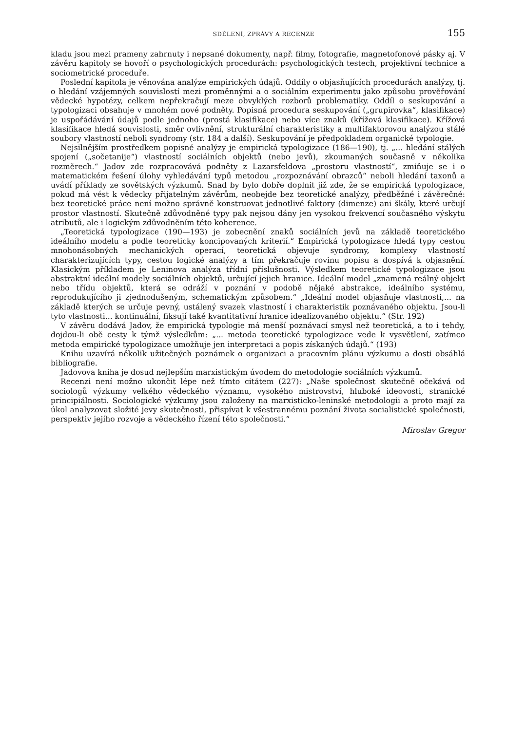SDĚLENÍ, ZPRÁVY A RECENZE 155
kladu jsou mezi prameny zahrnuty i nepsané dokumenty, např. filmy, fotografie, magnetofonové pásky aj. V závěru kapitoly se hovoří o psychologických procedurách: psychologických testech, projektivní technice a sociometrické proceduře.
Poslední kapitola je věnována analýze empirických údajů. Oddíly o objasňujících procedurách analýzy, tj. o hledání vzájemných souvislostí mezi proměnnými a o sociálním experimentu jako způsobu prověřování vědecké hypotézy, celkem nepřekračují meze obvyklých rozborů problematiky. Oddíl o seskupování a typologizaci obsahuje v mnohém nové podněty. Popisná procedura seskupování („grupirovka“, klasifikace) je uspořádávání údajů podle jednoho (prostá klasifikace) nebo více znaků (křížová klasifikace). Křížová klasifikace hledá souvislosti, směr ovlivnění, strukturální charakteristiky a multifaktorovou analýzou stálé soubory vlastností neboli syndromy (str. 184 a další). Seskupování je předpokladem organické typologie.
Nejsilnějším prostředkem popisné analýzy je empirická typologizace (186—190), tj. „... hledání stálých spojení („sočetanije“) vlastností sociálních objektů (nebo jevů), zkoumaných současně v několika rozměrech.“ Jadov zde rozpracovává podněty z Lazarsfeldova „prostoru vlastností“, zmiňuje se i o matematickém řešení úlohy vyhledávání typů metodou „rozpoznávání obrazců“ neboli hledání taxonů a uvádí příklady ze sovětských výzkumů. Snad by bylo dobře doplnit již zde, že se empirická typologizace, pokud má vést k vědecky přijatelným závěrům, neobejde bez teoretické analýzy, předběžné i závěrečné: bez teoretické práce není možno správně konstruovat jednotlivé faktory (dimenze) ani škály, které určují prostor vlastností. Skutečně zdůvodněné typy pak nejsou dány jen vysokou frekvencí současného výskytu atributů, ale i logickým zdůvodněním této koherence.
„Teoretická typologizace (190—193) je zobecnění znaků sociálních jevů na základě teoretického ideálního modelu a podle teoreticky koncipovaných kriterií.“ Empirická typologizace hledá typy cestou mnohonásobných mechanických operací, teoretická objevuje syndromy, komplexy vlastností charakterizujících typy, cestou logické analýzy a tím překračuje rovinu popisu a dospívá k objasnění. Klasickým příkladem je Leninova analýza třídní příslušnosti. Výsledkem teoretické typologizace jsou abstraktní ideální modely sociálních objektů, určující jejich hranice. Ideální model „znamená reálný objekt nebo třídu objektů, která se odráží v poznání v podobě nějaké abstrakce, ideálního systému, reprodukujícího ji zjednodušeným, schematickým způsobem.“ „Ideální model objasňuje vlastnosti,... na základě kterých se určuje pevný, ustálený svazek vlastností i charakteristik poznávaného objektu. Jsou-li tyto vlastnosti... kontinuální, fiksují také kvantitativní hranice idealizovaného objektu.“ (Str. 192)
V závěru dodává Jadov, že empirická typologie má menší poznávací smysl než teoretická, a to i tehdy, dojdou-li obě cesty k týmž výsledkům: „... metoda teoretické typologizace vede k vysvětlení, zatímco metoda empirické typologizace umožňuje jen interpretaci a popis získaných údajů.“ (193)
Knihu uzavírá několik užitečných poznámek o organizaci a pracovním plánu výzkumu a dosti obsáhlá bibliografie.
Jadovova kniha je dosud nejlepším marxistickým úvodem do metodologie sociálních výzkumů.
Recenzi není možno ukončit lépe než tímto citátem (227): „Naše společnost skutečně očekává od sociologů výzkumy velkého vědeckého významu, vysokého mistrovství, hluboké ideovosti, stranické principiálnosti. Sociologické výzkumy jsou založeny na marxisticko-leninské metodologii a proto mají za úkol analyzovat složité jevy skutečnosti, přispívat k všestrannému poznání života socialistické společnosti, perspektiv jejího rozvoje a vědeckého řízení této společnosti.“
Miroslav Gregor